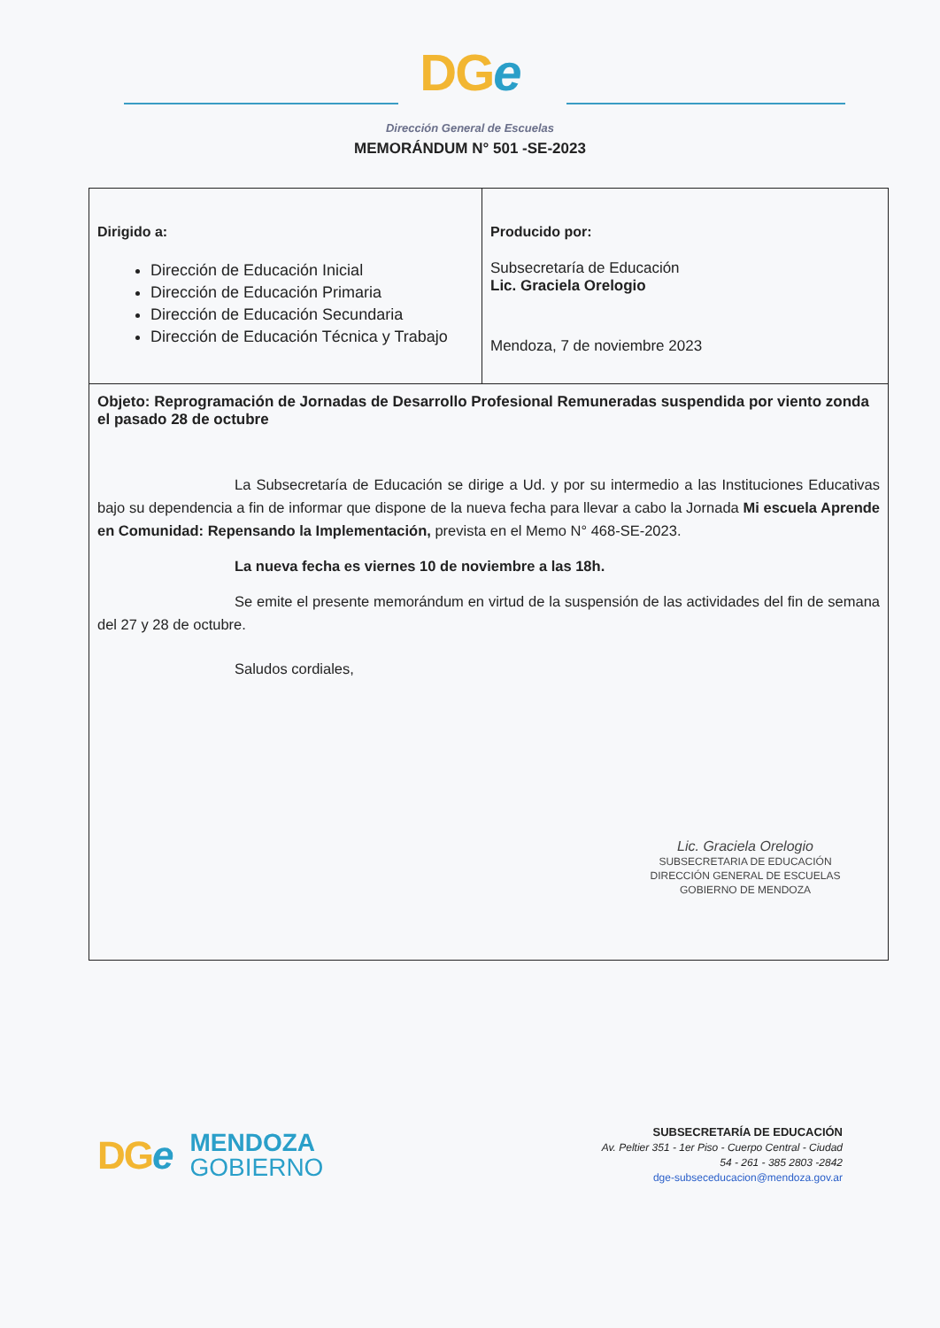DGe
Dirección General de Escuelas
MEMORÁNDUM N° 501 -SE-2023
| Dirigido a: Dirección de Educación Inicial Dirección de Educación Primaria Dirección de Educación Secundaria Dirección de Educación Técnica y Trabajo | Producido por: Subsecretaría de Educación Lic. Graciela Orelogio Mendoza, 7 de noviembre 2023 |
| Objeto: Reprogramación de Jornadas de Desarrollo Profesional Remuneradas suspendida por viento zonda el pasado 28 de octubre La Subsecretaría de Educación se dirige a Ud. y por su intermedio a las Instituciones Educativas bajo su dependencia a fin de informar que dispone de la nueva fecha para llevar a cabo la Jornada Mi escuela Aprende en Comunidad: Repensando la Implementación, prevista en el Memo N° 468-SE-2023. La nueva fecha es viernes 10 de noviembre a las 18h. Se emite el presente memorándum en virtud de la suspensión de las actividades del fin de semana del 27 y 28 de octubre. Saludos cordiales, Lic. Graciela Orelogio SUBSECRETARIA DE EDUCACIÓN DIRECCIÓN GENERAL DE ESCUELAS GOBIERNO DE MENDOZA | |
DGe
MENDOZA
GOBIERNO
SUBSECRETARÍA DE EDUCACIÓN
Av. Peltier 351 - 1er Piso - Cuerpo Central - Ciudad
54 - 261 - 385 2803 -2842
dge-subseceducacion@mendoza.gov.ar